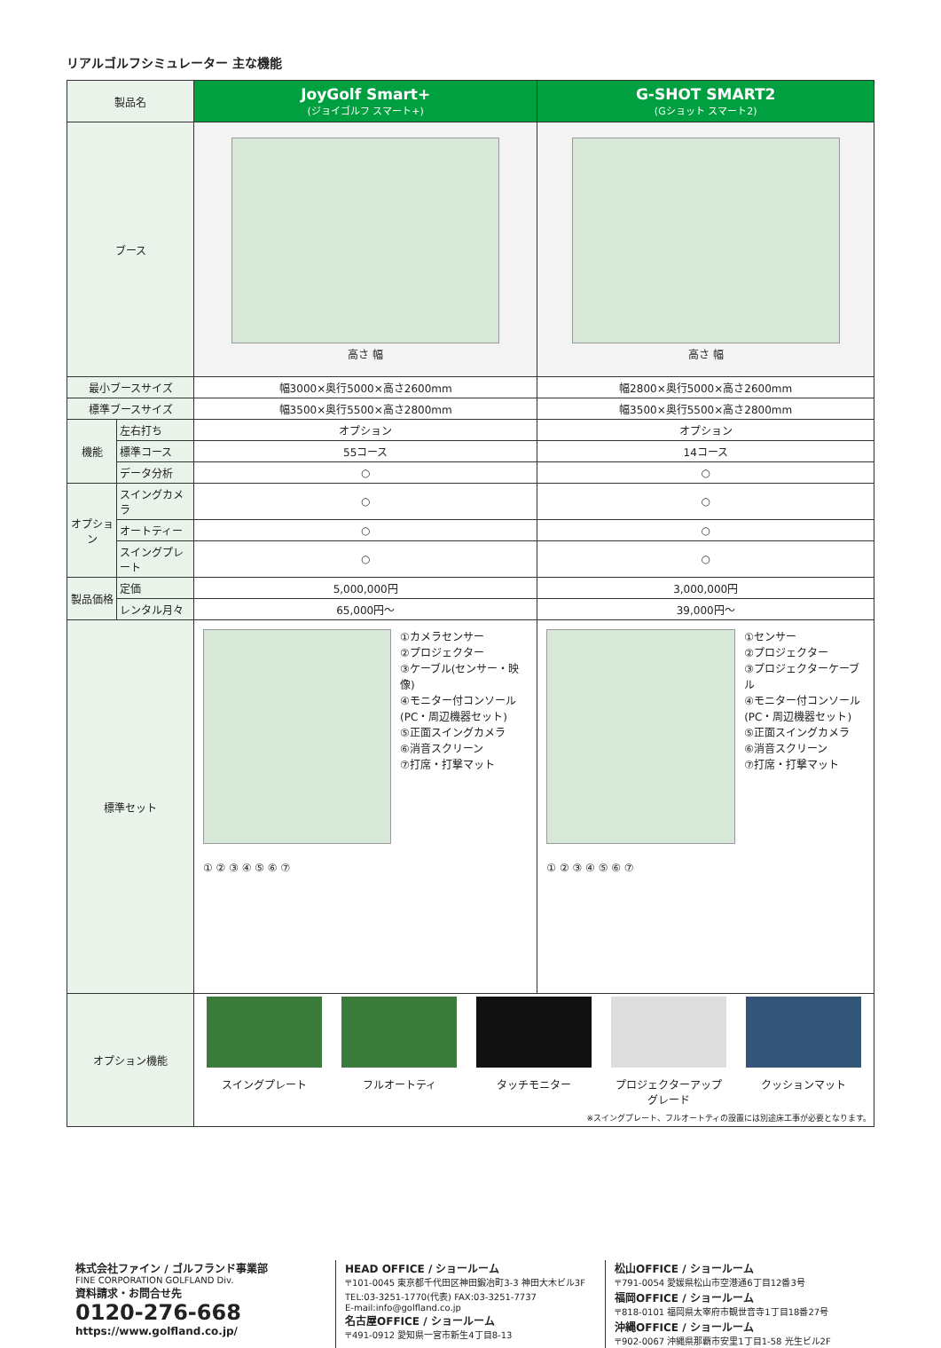リアルゴルフシミュレーター 主な機能
| 製品名 | | JoyGolf Smart+ (ジョイゴルフ スマート+) | G-SHOT SMART2 (Gショット スマート2) |
| --- | --- | --- | --- |
| ブース | | 高さ 幅 | 高さ 幅 |
| 最小ブースサイズ | | 幅3000×奥行5000×高さ2600mm | 幅2800×奥行5000×高さ2600mm |
| 標準ブースサイズ | | 幅3500×奥行5500×高さ2800mm | 幅3500×奥行5500×高さ2800mm |
| 機能 | 左右打ち | オプション | オプション |
| | 標準コース | 55コース | 14コース |
| | データ分析 | ○ | ○ |
| オプション | スイングカメラ | ○ | ○ |
| | オートティー | ○ | ○ |
| | スイングプレート | ○ | ○ |
| 製品価格 | 定価 | 5,000,000円 | 3,000,000円 |
| | レンタル月々 | 65,000円～ | 39,000円～ |
| 標準セット | | ①カメラセンサー ②プロジェクター ③ケーブル(センサー・映像) ④モニター付コンソール (PC・周辺機器セット) ⑤正面スイングカメラ ⑥消音スクリーン ⑦打席・打撃マット ① ② ③ ④ ⑤ ⑥ ⑦ | ①センサー ②プロジェクター ③プロジェクターケーブル ④モニター付コンソール (PC・周辺機器セット) ⑤正面スイングカメラ ⑥消音スクリーン ⑦打席・打撃マット ① ② ③ ④ ⑤ ⑥ ⑦ |
| オプション機能 | | スイングプレート フルオートティ タッチモニター プロジェクターアップグレード クッションマット ※スイングプレート、フルオートティの設置には別途床工事が必要となります。 | |
株式会社ファイン / ゴルフランド事業部
FINE CORPORATION GOLFLAND Div.
資料請求・お問合せ先
0120-276-668
https://www.golfland.co.jp/
HEAD OFFICE / ショールーム
〒101-0045 東京都千代田区神田鍛冶町3-3 神田大木ビル3F
TEL:03-3251-1770(代表) FAX:03-3251-7737
E-mail:info@golfland.co.jp
名古屋OFFICE / ショールーム
〒491-0912 愛知県一宮市新生4丁目8-13
松山OFFICE / ショールーム
〒791-0054 愛媛県松山市空港通6丁目12番3号
福岡OFFICE / ショールーム
〒818-0101 福岡県太宰府市観世音寺1丁目18番27号
沖縄OFFICE / ショールーム
〒902-0067 沖縄県那覇市安里1丁目1-58 光生ビル2F